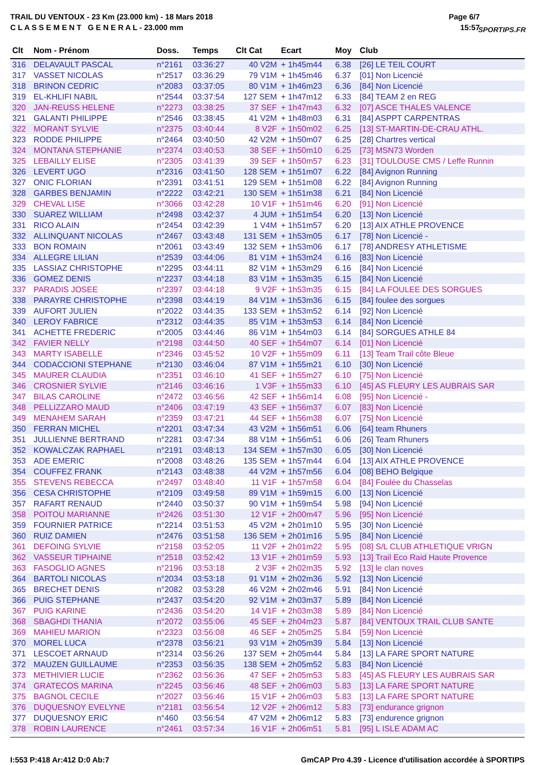TRAIL DU VENTOUX - 23 Km (23.000 km) - 18 Mars 2018
C L A S S E M E N T G E N E R A L - 23.000 mm
Page 6/7
15:57
SPORTIPS.FR
| Clt | Nom - Prénom | Doss. | Temps | Clt Cat | Ecart | Moy | Club |
| --- | --- | --- | --- | --- | --- | --- | --- |
| 316 | DELAVAULT PASCAL | n°2161 | 03:36:27 | 40 V2M | + 1h45m44 | 6.38 | [26] LE TEIL COURT |
| 317 | VASSET NICOLAS | n°2517 | 03:36:29 | 79 V1M | + 1h45m46 | 6.37 | [01] Non Licencié |
| 318 | BRINON CEDRIC | n°2083 | 03:37:05 | 80 V1M | + 1h46m23 | 6.36 | [84] Non Licencié |
| 319 | EL-KHLIFI NABIL | n°2544 | 03:37:54 | 127 SEM | + 1h47m12 | 6.33 | [84] TEAM 2 en REG |
| 320 | JAN-REUSS HELENE | n°2273 | 03:38:25 | 37 SEF | + 1h47m43 | 6.32 | [07] ASCE THALES VALENCE |
| 321 | GALANTI PHILIPPE | n°2546 | 03:38:45 | 41 V2M | + 1h48m03 | 6.31 | [84] ASPPT CARPENTRAS |
| 322 | MORANT SYLVIE | n°2375 | 03:40:44 | 8 V2F | + 1h50m02 | 6.25 | [13] ST-MARTIN-DE-CRAU ATHL. |
| 323 | RODDE PHILIPPE | n°2464 | 03:40:50 | 42 V2M | + 1h50m07 | 6.25 | [28] Chartres vertical |
| 324 | MONTANA STEPHANIE | n°2374 | 03:40:53 | 38 SEF | + 1h50m10 | 6.25 | [73] MSN73 Worden |
| 325 | LEBAILLY ELISE | n°2305 | 03:41:39 | 39 SEF | + 1h50m57 | 6.23 | [31] TOULOUSE CMS / Leffe Runnin |
| 326 | LEVERT UGO | n°2316 | 03:41:50 | 128 SEM | + 1h51m07 | 6.22 | [84] Avignon Running |
| 327 | ONIC FLORIAN | n°2391 | 03:41:51 | 129 SEM | + 1h51m08 | 6.22 | [84] Avignon Running |
| 328 | GARBES BENJAMIN | n°2222 | 03:42:21 | 130 SEM | + 1h51m38 | 6.21 | [84] Non Licencié |
| 329 | CHEVAL LISE | n°3066 | 03:42:28 | 10 V1F | + 1h51m46 | 6.20 | [91] Non Licencié |
| 330 | SUAREZ WILLIAM | n°2498 | 03:42:37 | 4 JUM | + 1h51m54 | 6.20 | [13] Non Licencié |
| 331 | RICO ALAIN | n°2454 | 03:42:39 | 1 V4M | + 1h51m57 | 6.20 | [13] AIX ATHLE PROVENCE |
| 332 | ALLINQUANT NICOLAS | n°2467 | 03:43:48 | 131 SEM | + 1h53m05 | 6.17 | [78] Non Licencié - |
| 333 | BON ROMAIN | n°2061 | 03:43:49 | 132 SEM | + 1h53m06 | 6.17 | [78] ANDRESY ATHLETISME |
| 334 | ALLEGRE LILIAN | n°2539 | 03:44:06 | 81 V1M | + 1h53m24 | 6.16 | [83] Non Licencié |
| 335 | LASSIAZ CHRISTOPHE | n°2295 | 03:44:11 | 82 V1M | + 1h53m29 | 6.16 | [84] Non Licencié |
| 336 | GOMEZ DENIS | n°2237 | 03:44:18 | 83 V1M | + 1h53m35 | 6.15 | [84] Non Licencié |
| 337 | PARADIS JOSEE | n°2397 | 03:44:18 | 9 V2F | + 1h53m35 | 6.15 | [84] LA FOULEE DES SORGUES |
| 338 | PARAYRE CHRISTOPHE | n°2398 | 03:44:19 | 84 V1M | + 1h53m36 | 6.15 | [84] foulee des sorgues |
| 339 | AUFORT JULIEN | n°2022 | 03:44:35 | 133 SEM | + 1h53m52 | 6.14 | [92] Non Licencié |
| 340 | LEROY FABRICE | n°2312 | 03:44:35 | 85 V1M | + 1h53m53 | 6.14 | [84] Non Licencié |
| 341 | ACHETTE FREDERIC | n°2005 | 03:44:46 | 86 V1M | + 1h54m03 | 6.14 | [84] SORGUES ATHLE 84 |
| 342 | FAVIER NELLY | n°2198 | 03:44:50 | 40 SEF | + 1h54m07 | 6.14 | [01] Non Licencié |
| 343 | MARTY ISABELLE | n°2346 | 03:45:52 | 10 V2F | + 1h55m09 | 6.11 | [13] Team Trail côte Bleue |
| 344 | CODACCIONI STEPHANE | n°2130 | 03:46:04 | 87 V1M | + 1h55m21 | 6.10 | [30] Non Licencié |
| 345 | MAURER CLAUDIA | n°2351 | 03:46:10 | 41 SEF | + 1h55m27 | 6.10 | [75] Non Licencié |
| 346 | CROSNIER SYLVIE | n°2146 | 03:46:16 | 1 V3F | + 1h55m33 | 6.10 | [45] AS FLEURY LES AUBRAIS SAR |
| 347 | BILAS CAROLINE | n°2472 | 03:46:56 | 42 SEF | + 1h56m14 | 6.08 | [95] Non Licencié - |
| 348 | PELLIZZARO MAUD | n°2406 | 03:47:19 | 43 SEF | + 1h56m37 | 6.07 | [83] Non Licencié |
| 349 | MENAHEM SARAH | n°2359 | 03:47:21 | 44 SEF | + 1h56m38 | 6.07 | [75] Non Licencié |
| 350 | FERRAN MICHEL | n°2201 | 03:47:34 | 43 V2M | + 1h56m51 | 6.06 | [64] team Rhuners |
| 351 | JULLIENNE BERTRAND | n°2281 | 03:47:34 | 88 V1M | + 1h56m51 | 6.06 | [26] Team Rhuners |
| 352 | KOWALCZAK RAPHAEL | n°2191 | 03:48:13 | 134 SEM | + 1h57m30 | 6.05 | [30] Non Licencié |
| 353 | ADE EMERIC | n°2008 | 03:48:26 | 135 SEM | + 1h57m44 | 6.04 | [13] AIX ATHLE PROVENCE |
| 354 | COUFFEZ FRANK | n°2143 | 03:48:38 | 44 V2M | + 1h57m56 | 6.04 | [08] BEHO Belgique |
| 355 | STEVENS REBECCA | n°2497 | 03:48:40 | 11 V1F | + 1h57m58 | 6.04 | [84] Foulée du Chasselas |
| 356 | CESA CHRISTOPHE | n°2109 | 03:49:58 | 89 V1M | + 1h59m15 | 6.00 | [13] Non Licencié |
| 357 | RAFART RENAUD | n°2440 | 03:50:37 | 90 V1M | + 1h59m54 | 5.98 | [94] Non Licencié |
| 358 | POITOU MARIANNE | n°2426 | 03:51:30 | 12 V1F | + 2h00m47 | 5.96 | [95] Non Licencié |
| 359 | FOURNIER PATRICE | n°2214 | 03:51:53 | 45 V2M | + 2h01m10 | 5.95 | [30] Non Licencié |
| 360 | RUIZ DAMIEN | n°2476 | 03:51:58 | 136 SEM | + 2h01m16 | 5.95 | [84] Non Licencié |
| 361 | DEFOING SYLVIE | n°2158 | 03:52:05 | 11 V2F | + 2h01m22 | 5.95 | [08] S/L CLUB ATHLETIQUE VRIGN |
| 362 | VASSEUR TIPHAINE | n°2518 | 03:52:42 | 13 V1F | + 2h01m59 | 5.93 | [13] Trail Eco Raid Haute Provence |
| 363 | FASOGLIO AGNES | n°2196 | 03:53:18 | 2 V3F | + 2h02m35 | 5.92 | [13] le clan noves |
| 364 | BARTOLI NICOLAS | n°2034 | 03:53:18 | 91 V1M | + 2h02m36 | 5.92 | [13] Non Licencié |
| 365 | BRECHET DENIS | n°2082 | 03:53:28 | 46 V2M | + 2h02m46 | 5.91 | [84] Non Licencié |
| 366 | PUIG STEPHANE | n°2437 | 03:54:20 | 92 V1M | + 2h03m37 | 5.89 | [84] Non Licencié |
| 367 | PUIG KARINE | n°2436 | 03:54:20 | 14 V1F | + 2h03m38 | 5.89 | [84] Non Licencié |
| 368 | SBAGHDI THANIA | n°2072 | 03:55:06 | 45 SEF | + 2h04m23 | 5.87 | [84] VENTOUX TRAIL CLUB SANTE |
| 369 | MAHIEU MARION | n°2323 | 03:56:08 | 46 SEF | + 2h05m25 | 5.84 | [59] Non Licencié |
| 370 | MOREL LUCA | n°2378 | 03:56:21 | 93 V1M | + 2h05m39 | 5.84 | [13] Non Licencié |
| 371 | LESCOET ARNAUD | n°2314 | 03:56:26 | 137 SEM | + 2h05m44 | 5.84 | [13] LA FARE SPORT NATURE |
| 372 | MAUZEN GUILLAUME | n°2353 | 03:56:35 | 138 SEM | + 2h05m52 | 5.83 | [84] Non Licencié |
| 373 | METHIVIER LUCIE | n°2362 | 03:56:36 | 47 SEF | + 2h05m53 | 5.83 | [45] AS FLEURY LES AUBRAIS SAR |
| 374 | GRATECOS MARINA | n°2245 | 03:56:46 | 48 SEF | + 2h06m03 | 5.83 | [13] LA FARE SPORT NATURE |
| 375 | BAGNOL CECILE | n°2027 | 03:56:46 | 15 V1F | + 2h06m03 | 5.83 | [13] LA FARE SPORT NATURE |
| 376 | DUQUESNOY EVELYNE | n°2181 | 03:56:54 | 12 V2F | + 2h06m12 | 5.83 | [73] endurance grignon |
| 377 | DUQUESNOY ERIC | n°460 | 03:56:54 | 47 V2M | + 2h06m12 | 5.83 | [73] endurence grignon |
| 378 | ROBIN LAURENCE | n°2461 | 03:57:34 | 16 V1F | + 2h06m51 | 5.81 | [95] L ISLE ADAM AC |
I:553 P:418 Ar:412 D:0 Ab:7 GmCAP Pro 4.39 - Licence d'utilisation accordée à SPORTIPS